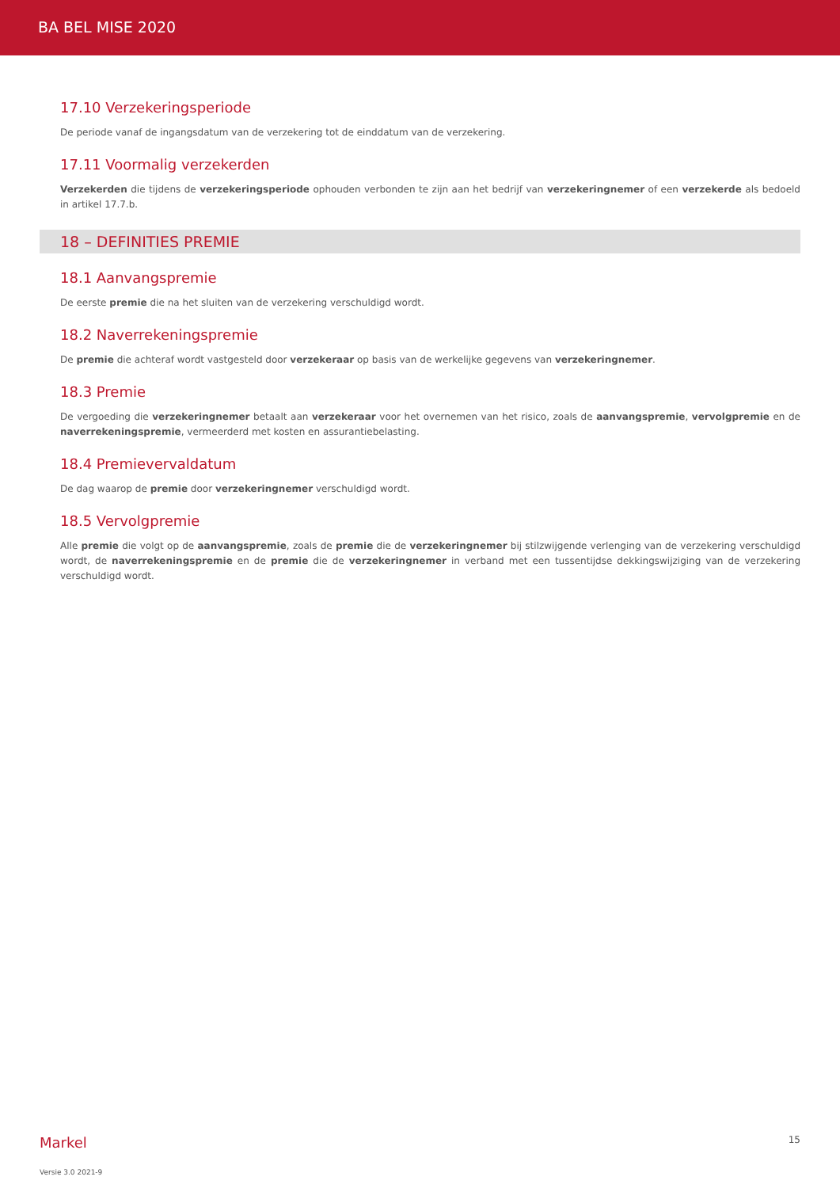BA BEL MISE 2020
17.10 Verzekeringsperiode
De periode vanaf de ingangsdatum van de verzekering tot de einddatum van de verzekering.
17.11 Voormalig verzekerden
Verzekerden die tijdens de verzekeringsperiode ophouden verbonden te zijn aan het bedrijf van verzekeringnemer of een verzekerde als bedoeld in artikel 17.7.b.
18 – DEFINITIES PREMIE
18.1 Aanvangspremie
De eerste premie die na het sluiten van de verzekering verschuldigd wordt.
18.2 Naverrekeningspremie
De premie die achteraf wordt vastgesteld door verzekeraar op basis van de werkelijke gegevens van verzekeringnemer.
18.3 Premie
De vergoeding die verzekeringnemer betaalt aan verzekeraar voor het overnemen van het risico, zoals de aanvangspremie, vervolgpremie en de naverrekeningspremie, vermeerderd met kosten en assurantiebelasting.
18.4 Premievervaldatum
De dag waarop de premie door verzekeringnemer verschuldigd wordt.
18.5 Vervolgpremie
Alle premie die volgt op de aanvangspremie, zoals de premie die de verzekeringnemer bij stilzwijgende verlenging van de verzekering verschuldigd wordt, de naverrekeningspremie en de premie die de verzekeringnemer in verband met een tussentijdse dekkingswijziging van de verzekering verschuldigd wordt.
Markel 15
Versie 3.0 2021-9